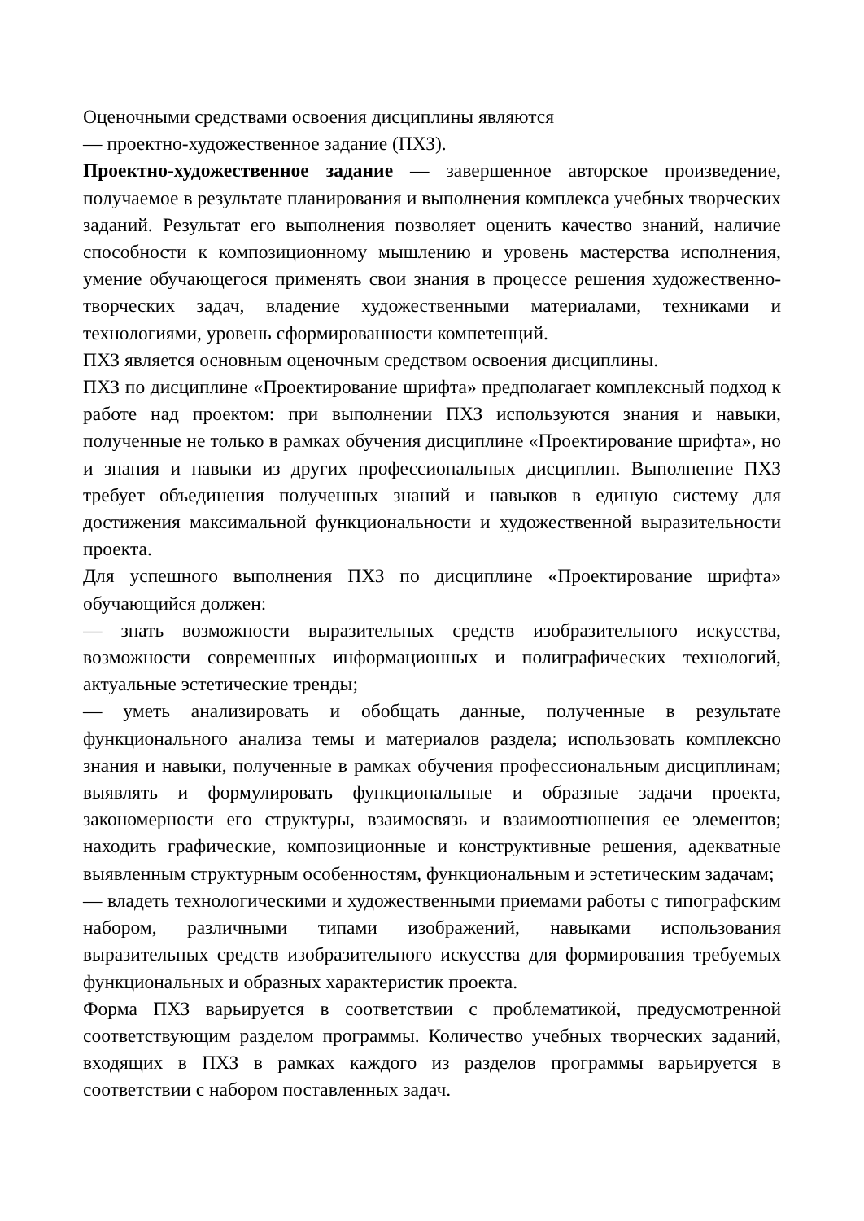Оценочными средствами освоения дисциплины являются
— проектно-художественное задание (ПХЗ).
Проектно-художественное задание — завершенное авторское произведение, получаемое в результате планирования и выполнения комплекса учебных творческих заданий. Результат его выполнения позволяет оценить качество знаний, наличие способности к композиционному мышлению и уровень мастерства исполнения, умение обучающегося применять свои знания в процессе решения художественно-творческих задач, владение художественными материалами, техниками и технологиями, уровень сформированности компетенций.
ПХЗ является основным оценочным средством освоения дисциплины.
ПХЗ по дисциплине «Проектирование шрифта» предполагает комплексный подход к работе над проектом: при выполнении ПХЗ используются знания и навыки, полученные не только в рамках обучения дисциплине «Проектирование шрифта», но и знания и навыки из других профессиональных дисциплин. Выполнение ПХЗ требует объединения полученных знаний и навыков в единую систему для достижения максимальной функциональности и художественной выразительности проекта.
Для успешного выполнения ПХЗ по дисциплине «Проектирование шрифта» обучающийся должен:
— знать возможности выразительных средств изобразительного искусства, возможности современных информационных и полиграфических технологий, актуальные эстетические тренды;
— уметь анализировать и обобщать данные, полученные в результате функционального анализа темы и материалов раздела; использовать комплексно знания и навыки, полученные в рамках обучения профессиональным дисциплинам; выявлять и формулировать функциональные и образные задачи проекта, закономерности его структуры, взаимосвязь и взаимоотношения ее элементов; находить графические, композиционные и конструктивные решения, адекватные выявленным структурным особенностям, функциональным и эстетическим задачам;
— владеть технологическими и художественными приемами работы с типографским набором, различными типами изображений, навыками использования выразительных средств изобразительного искусства для формирования требуемых функциональных и образных характеристик проекта.
Форма ПХЗ варьируется в соответствии с проблематикой, предусмотренной соответствующим разделом программы. Количество учебных творческих заданий, входящих в ПХЗ в рамках каждого из разделов программы варьируется в соответствии с набором поставленных задач.